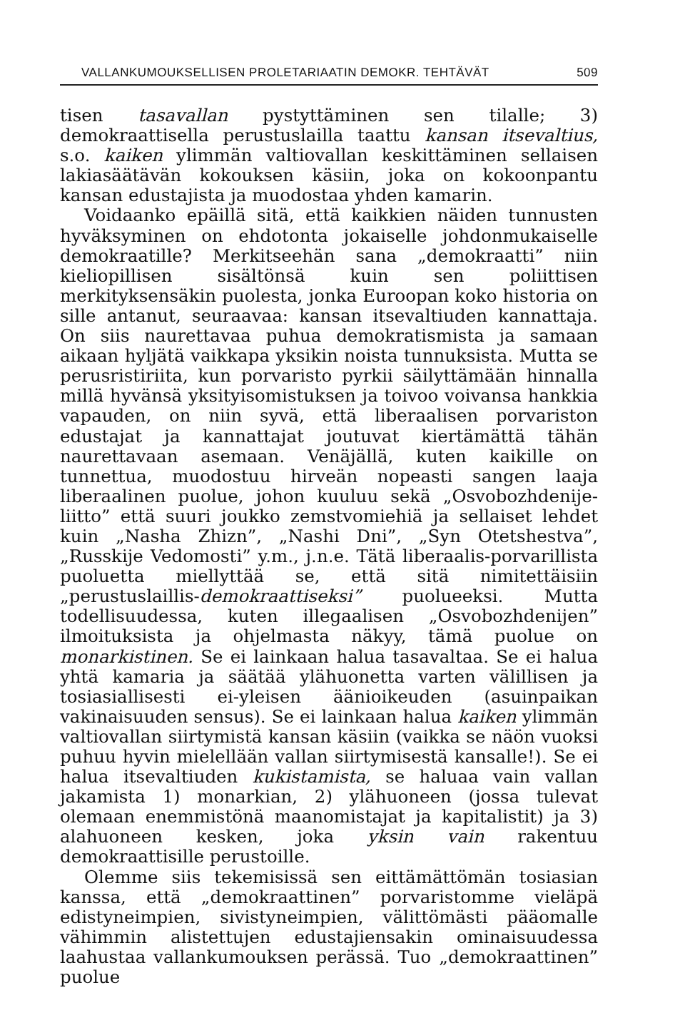VALLANKUMOUKSELLISEN PROLETARIAATIN DEMOKR. TEHTÄVÄT 509
tisen tasavallan pystyttäminen sen tilalle; 3) demokraattisella perustuslailla taattu kansan itsevaltius, s.o. kaiken ylimmän valtiovallan keskittäminen sellaisen lakiasäätävän kokouksen käsiin, joka on kokoonpantu kansan edustajista ja muodostaa yhden kamarin.
Voidaanko epäillä sitä, että kaikkien näiden tunnusten hyväksyminen on ehdotonta jokaiselle johdonmukaiselle demokraatille? Merkitseehän sana „demokraatti” niin kieliopillisen sisältönsä kuin sen poliittisen merkityksensäkin puolesta, jonka Euroopan koko historia on sille antanut, seuraavaa: kansan itsevaltiuden kannattaja. On siis naurettavaa puhua demokratismista ja samaan aikaan hyljätä vaikkapa yksikin noista tunnuksista. Mutta se perusristiriita, kun porvaristo pyrkii säilyttämään hinnalla millä hyvänsä yksityisomistuksen ja toivoo voivansa hankkia vapauden, on niin syvä, että liberaalisen porvariston edustajat ja kannattajat joutuvat kiertämättä tähän naurettavaan asemaan. Venäjällä, kuten kaikille on tunnettua, muodostuu hirveän nopeasti sangen laaja liberaalinen puolue, johon kuuluu sekä „Osvobozhdenije-liitto” että suuri joukko zemstvomiehiä ja sellaiset lehdet kuin „Nasha Zhizn”, „Nashi Dni”, „Syn Otetshestva”, „Russkije Vedomosti” y.m., j.n.e. Tätä liberaalis-porvarillista puoluetta miellyttää se, että sitä nimitettäisiin „perustuslaillis-demokraattiseksi” puolueeksi. Mutta todellisuudessa, kuten illegaalisen „Osvobozhdenijen” ilmoituksista ja ohjelmasta näkyy, tämä puolue on monarkistinen. Se ei lainkaan halua tasavaltaa. Se ei halua yhtä kamaria ja säätää ylähuonetta varten välillisen ja tosiasiallisesti ei-yleisen äänioikeuden (asuinpaikan vakinaisuuden sensus). Se ei lainkaan halua kaiken ylimmän valtiovallan siirtymistä kansan käsiin (vaikka se näön vuoksi puhuu hyvin mielellään vallan siirtymisestä kansalle!). Se ei halua itsevaltiuden kukistamista, se haluaa vain vallan jakamista 1) monarkian, 2) ylähuoneen (jossa tulevat olemaan enemmistönä maanomistajat ja kapitalistit) ja 3) alahuoneen kesken, joka yksin vain rakentuu demokraattisille perustoille.
Olemme siis tekemisissä sen eittämättömän tosiasian kanssa, että „demokraattinen” porvaristomme vieläpä edistyneimpien, sivistyneimpien, välittömästi pääomalle vähimmin alistettujen edustajiensakin ominaisuudessa laahustaa vallankumouksen perässä. Tuo „demokraattinen” puolue